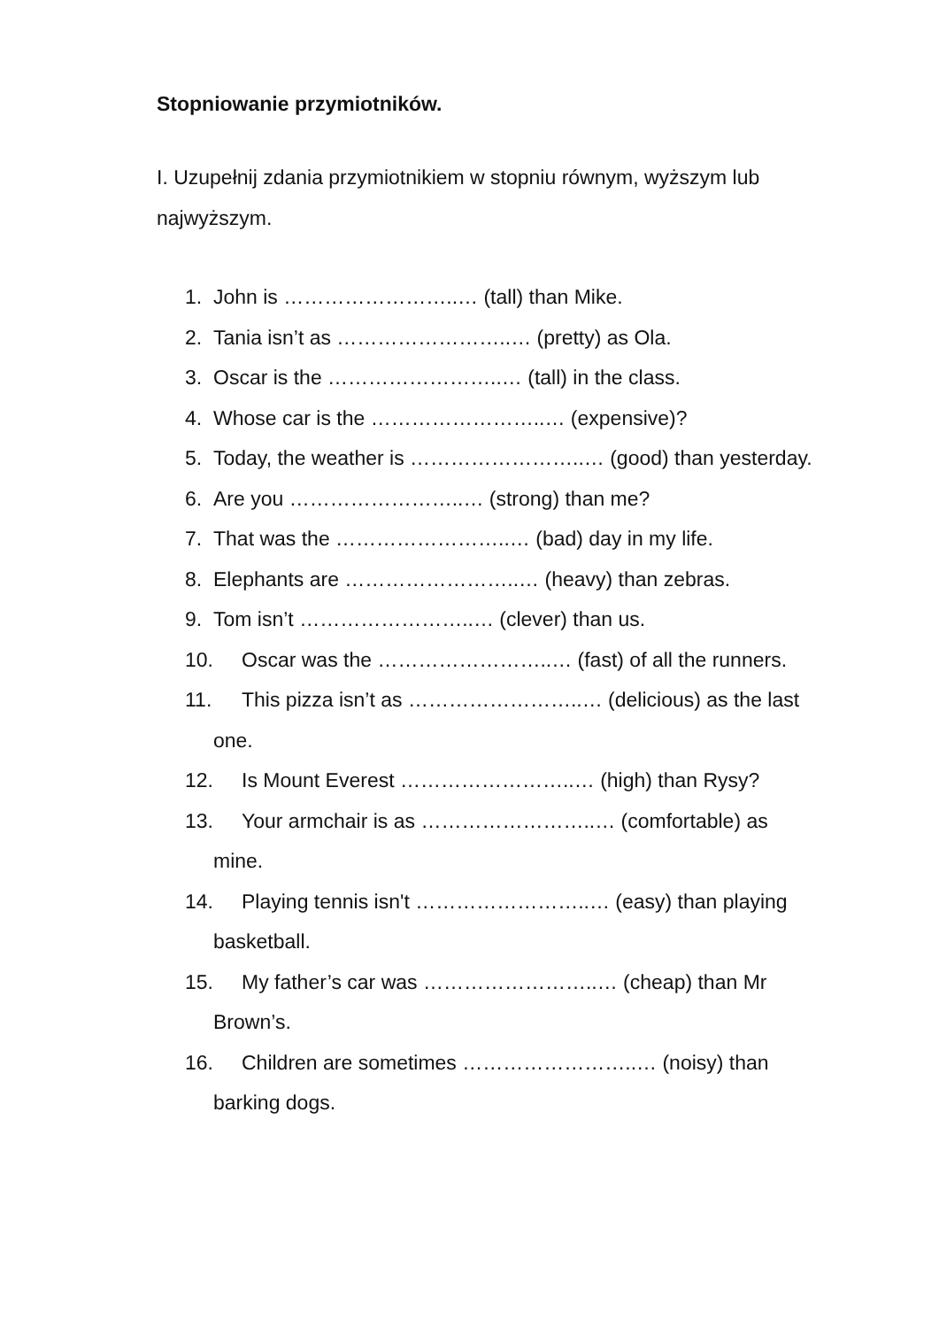Stopniowanie przymiotników.
I. Uzupełnij zdania przymiotnikiem w stopniu równym, wyższym lub najwyższym.
1. John is ……………………..… (tall) than Mike.
2. Tania isn’t as ……………………..… (pretty) as Ola.
3. Oscar is the ……………………..… (tall) in the class.
4. Whose car is the ……………………..… (expensive)?
5. Today, the weather is ……………………..… (good) than yesterday.
6. Are you ……………………..… (strong) than me?
7. That was the ……………………..… (bad) day in my life.
8. Elephants are ……………………..… (heavy) than zebras.
9. Tom isn’t ……………………..… (clever) than us.
10. Oscar was the ……………………..… (fast) of all the runners.
11. This pizza isn’t as ……………………..… (delicious) as the last
one.
12. Is Mount Everest ……………………..… (high) than Rysy?
13. Your armchair is as ……………………..… (comfortable) as
mine.
14. Playing tennis isn't ……………………..… (easy) than playing
basketball.
15. My father’s car was ……………………..… (cheap) than Mr
Brown’s.
16. Children are sometimes ……………………..… (noisy) than
barking dogs.